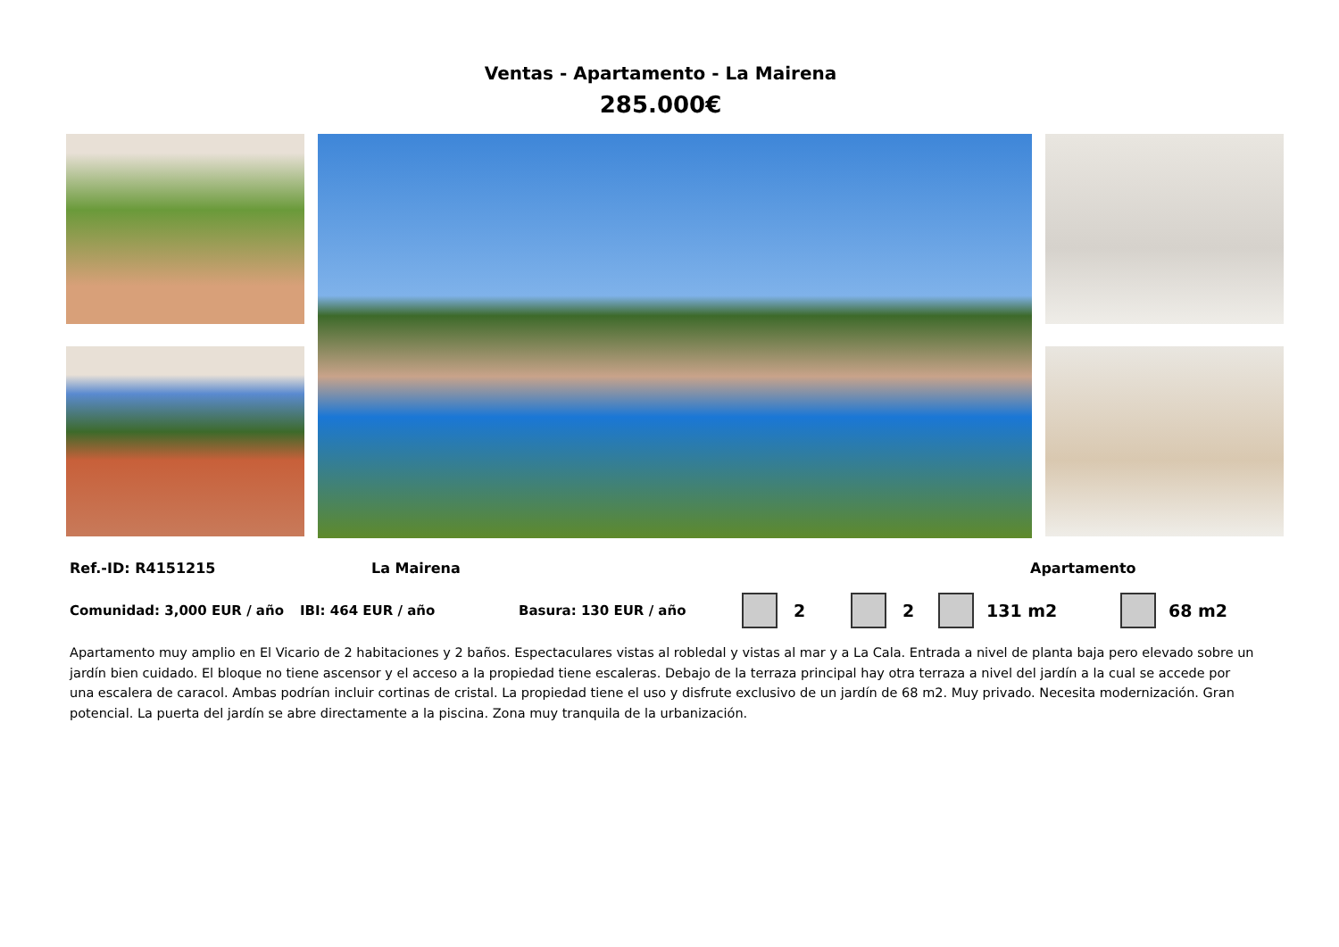Ventas - Apartamento - La Mairena
285.000€
Ref.-ID: R4151215 La Mairena Apartamento
Comunidad: 3,000 EUR / año IBI: 464 EUR / año Basura: 130 EUR / año 2 2 131 m2 68 m2
Apartamento muy amplio en El Vicario de 2 habitaciones y 2 baños. Espectaculares vistas al robledal y vistas al mar y a La Cala. Entrada a nivel de planta baja pero elevado sobre un jardín bien cuidado. El bloque no tiene ascensor y el acceso a la propiedad tiene escaleras. Debajo de la terraza principal hay otra terraza a nivel del jardín a la cual se accede por una escalera de caracol. Ambas podrían incluir cortinas de cristal. La propiedad tiene el uso y disfrute exclusivo de un jardín de 68 m2. Muy privado. Necesita modernización. Gran potencial. La puerta del jardín se abre directamente a la piscina. Zona muy tranquila de la urbanización.